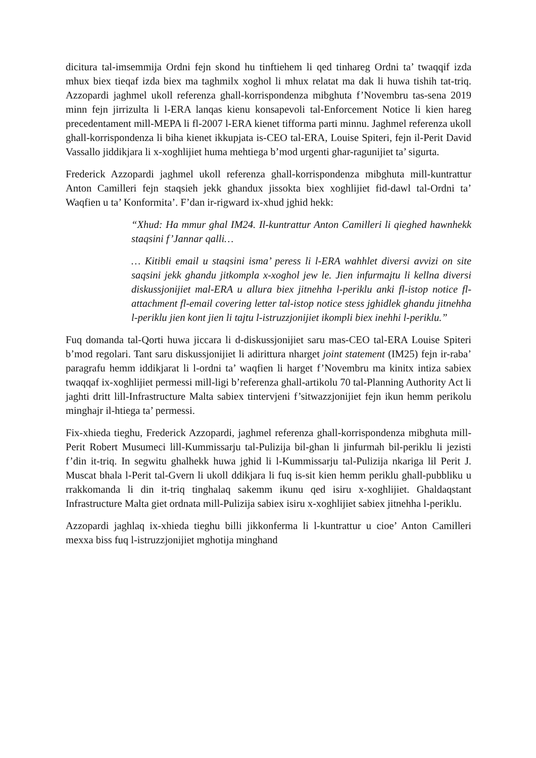dicitura tal-imsemmija Ordni fejn skond hu tinftiehem li qed tinhareg Ordni ta’ twaqqif izda mhux biex tieqaf izda biex ma taghmilx xoghol li mhux relatat ma dak li huwa tishih tat-triq. Azzopardi jaghmel ukoll referenza ghall-korrispondenza mibghuta f’Novembru tas-sena 2019 minn fejn jirrizulta li l-ERA lanqas kienu konsapevoli tal-Enforcement Notice li kien hareg precedentament mill-MEPA li fl-2007 l-ERA kienet tifforma parti minnu. Jaghmel referenza ukoll ghall-korrispondenza li biha kienet ikkupjata is-CEO tal-ERA, Louise Spiteri, fejn il-Perit David Vassallo jiddikjara li x-xoghlijiet huma mehtiega b’mod urgenti ghar-ragunijiet ta’ sigurta.
Frederick Azzopardi jaghmel ukoll referenza ghall-korrispondenza mibghuta mill-kuntrattur Anton Camilleri fejn staqsieh jekk ghandux jissokta biex xoghlijiet fid-dawl tal-Ordni ta’ Waqfien u ta’ Konformita’. F’dan ir-rigward ix-xhud jghid hekk:
“Xhud: Ha mmur ghal IM24. Il-kuntrattur Anton Camilleri li qieghed hawnhekk staqsini f’Jannar qalli…
… Kitibli email u staqsini isma’ peress li l-ERA wahhlet diversi avvizi on site saqsini jekk ghandu jitkompla x-xoghol jew le. Jien infurmajtu li kellna diversi diskussjonijiet mal-ERA u allura biex jitnehha l-periklu anki fl-istop notice fl-attachment fl-email covering letter tal-istop notice stess jghidlek ghandu jitnehha l-periklu jien kont jien li tajtu l-istruzzjonijiet ikompli biex inehhi l-periklu.”
Fuq domanda tal-Qorti huwa jiccara li d-diskussjonijiet saru mas-CEO tal-ERA Louise Spiteri b’mod regolari. Tant saru diskussjonijiet li adirittura nharget joint statement (IM25) fejn ir-raba’ paragrafu hemm iddikjarat li l-ordni ta’ waqfien li harget f’Novembru ma kinitx intiza sabiex twaqqaf ix-xoghlijiet permessi mill-ligi b’referenza ghall-artikolu 70 tal-Planning Authority Act li jaghti dritt lill-Infrastructure Malta sabiex tintervjeni f’sitwazzjonijiet fejn ikun hemm perikolu minghajr il-htiega ta’ permessi.
Fix-xhieda tieghu, Frederick Azzopardi, jaghmel referenza ghall-korrispondenza mibghuta mill-Perit Robert Musumeci lill-Kummissarju tal-Pulizija bil-ghan li jinfurmah bil-periklu li jezisti f’din it-triq. In segwitu ghalhekk huwa jghid li l-Kummissarju tal-Pulizija nkariga lil Perit J. Muscat bhala l-Perit tal-Gvern li ukoll ddikjara li fuq is-sit kien hemm periklu ghall-pubbliku u rrakkomanda li din it-triq tinghalaq sakemm ikunu qed isiru x-xoghlijiet. Ghaldaqstant Infrastructure Malta giet ordnata mill-Pulizija sabiex isiru x-xoghlijiet sabiex jitnehha l-periklu.
Azzopardi jaghlaq ix-xhieda tieghu billi jikkonferma li l-kuntrattur u cioe’ Anton Camilleri mexxa biss fuq l-istruzzjonijiet mghotija minghand